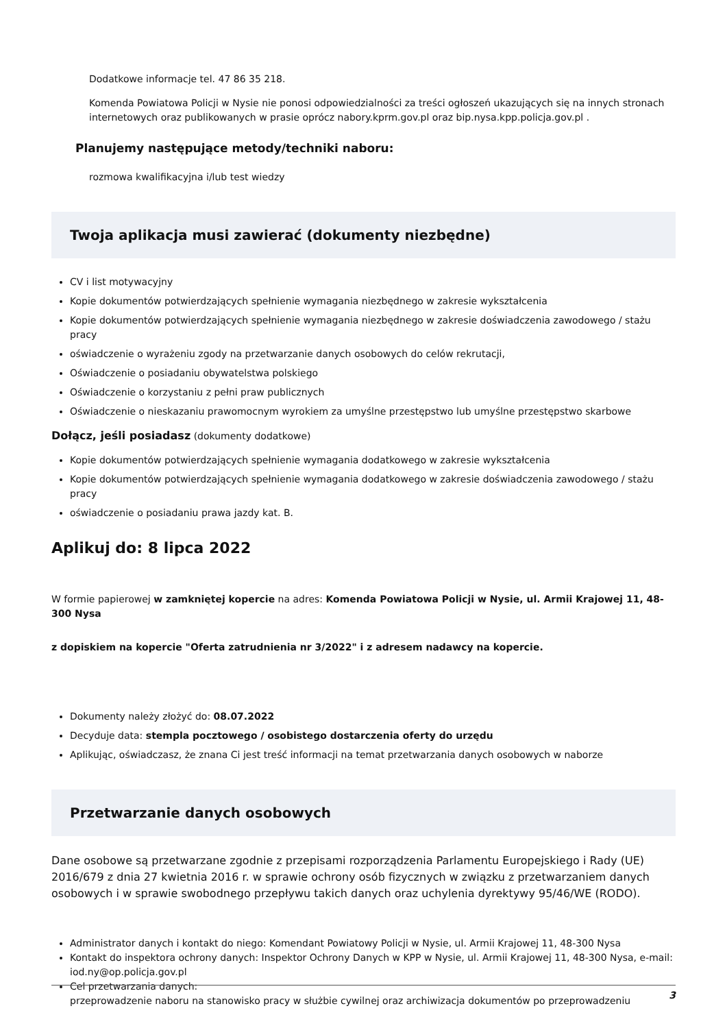Dodatkowe informacje tel. 47 86 35 218.
Komenda Powiatowa Policji w Nysie nie ponosi odpowiedzialności za treści ogłoszeń ukazujących się na innych stronach internetowych oraz publikowanych w prasie oprócz nabory.kprm.gov.pl oraz bip.nysa.kpp.policja.gov.pl .
Planujemy następujące metody/techniki naboru:
rozmowa kwalifikacyjna i/lub test wiedzy
Twoja aplikacja musi zawierać (dokumenty niezbędne)
CV i list motywacyjny
Kopie dokumentów potwierdzających spełnienie wymagania niezbędnego w zakresie wykształcenia
Kopie dokumentów potwierdzających spełnienie wymagania niezbędnego w zakresie doświadczenia zawodowego / stażu pracy
oświadczenie o wyrażeniu zgody na przetwarzanie danych osobowych do celów rekrutacji,
Oświadczenie o posiadaniu obywatelstwa polskiego
Oświadczenie o korzystaniu z pełni praw publicznych
Oświadczenie o nieskazaniu prawomocnym wyrokiem za umyślne przestępstwo lub umyślne przestępstwo skarbowe
Dołącz, jeśli posiadasz (dokumenty dodatkowe)
Kopie dokumentów potwierdzających spełnienie wymagania dodatkowego w zakresie wykształcenia
Kopie dokumentów potwierdzających spełnienie wymagania dodatkowego w zakresie doświadczenia zawodowego / stażu pracy
oświadczenie o posiadaniu prawa jazdy kat. B.
Aplikuj do: 8 lipca 2022
W formie papierowej w zamkniętej kopercie na adres: Komenda Powiatowa Policji w Nysie, ul. Armii Krajowej 11, 48-300 Nysa
z dopiskiem na kopercie "Oferta zatrudnienia nr 3/2022" i z adresem nadawcy na kopercie.
Dokumenty należy złożyć do: 08.07.2022
Decyduje data: stempla pocztowego / osobistego dostarczenia oferty do urzędu
Aplikując, oświadczasz, że znana Ci jest treść informacji na temat przetwarzania danych osobowych w naborze
Przetwarzanie danych osobowych
Dane osobowe są przetwarzane zgodnie z przepisami rozporządzenia Parlamentu Europejskiego i Rady (UE) 2016/679 z dnia 27 kwietnia 2016 r. w sprawie ochrony osób fizycznych w związku z przetwarzaniem danych osobowych i w sprawie swobodnego przepływu takich danych oraz uchylenia dyrektywy 95/46/WE (RODO).
Administrator danych i kontakt do niego: Komendant Powiatowy Policji w Nysie, ul. Armii Krajowej 11, 48-300 Nysa
Kontakt do inspektora ochrony danych: Inspektor Ochrony Danych w KPP w Nysie, ul. Armii Krajowej 11, 48-300 Nysa, e-mail: iod.ny@op.policja.gov.pl
Cel przetwarzania danych:
przeprowadzenie naboru na stanowisko pracy w służbie cywilnej oraz archiwizacja dokumentów po przeprowadzeniu
3